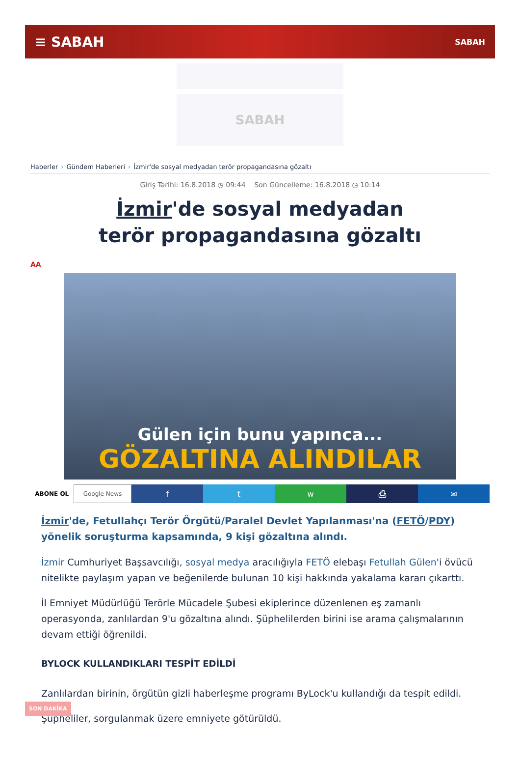≡ SABAH SABAH
SABAH
Haberler › Gündem Haberleri › İzmir'de sosyal medyadan terör propagandasına gözaltı
Giriş Tarihi: 16.8.2018 ◷ 09:44 Son Güncelleme: 16.8.2018 ◷ 10:14
İzmir'de sosyal medyadan terör propagandasına gözaltı
AA
Gülen için bunu yapınca...
GÖZALTINA ALINDILAR
ABONE OL Google News
f t w ⎙ ✉
İzmir'de, Fetullahçı Terör Örgütü/Paralel Devlet Yapılanması'na (FETÖ/PDY) yönelik soruşturma kapsamında, 9 kişi gözaltına alındı.
İzmir Cumhuriyet Başsavcılığı, sosyal medya aracılığıyla FETÖ elebaşı Fetullah Gülen'i övücü nitelikte paylaşım yapan ve beğenilerde bulunan 10 kişi hakkında yakalama kararı çıkarttı.
İl Emniyet Müdürlüğü Terörle Mücadele Şubesi ekiplerince düzenlenen eş zamanlı operasyonda, zanlılardan 9'u gözaltına alındı. Şüphelilerden birini ise arama çalışmalarının devam ettiği öğrenildi.
BYLOCK KULLANDIKLARI TESPİT EDİLDİ
Zanlılardan birinin, örgütün gizli haberleşme programı ByLock'u kullandığı da tespit edildi.
Şüpheliler, sorgulanmak üzere emniyete götürüldü.
SON DAKİKA